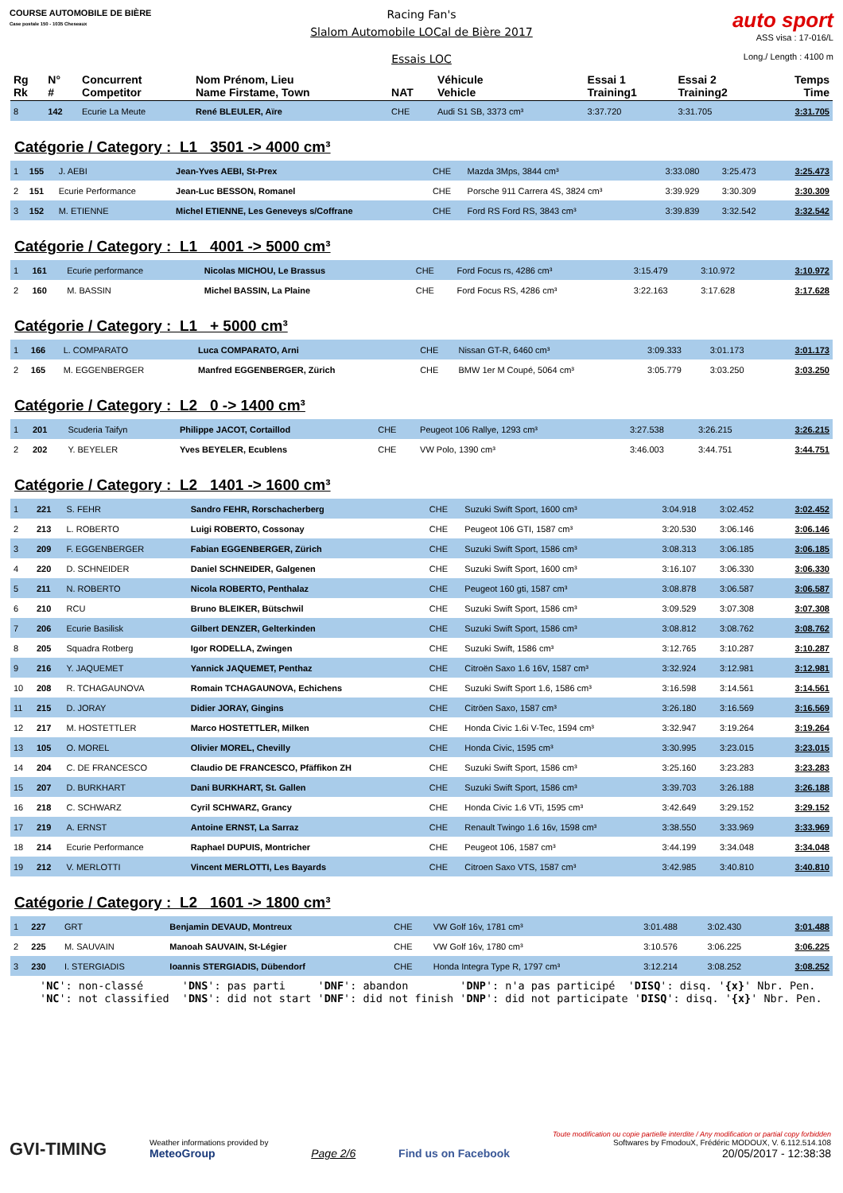COURSE AUTOMOBILE DE BIÈRE
Case postale 150 - 1035 Cheseaux
Racing Fan's
Slalom Automobile LOCal de Bière 2017
Essais LOC
auto sport
ASS visa : 17-016/L
Long./ Length : 4100 m
| Rg Rk | N° # | Concurrent Competitor | Nom Prénom, Lieu Name Firstame, Town | NAT | Véhicule Vehicle | Essai 1 Training1 | Essai 2 Training2 | Temps Time |
| --- | --- | --- | --- | --- | --- | --- | --- | --- |
| 8 | 142 | Ecurie La Meute | René BLEULER, Aïre | CHE | Audi S1 SB, 3373 cm³ | 3:37.720 | 3:31.705 | 3:31.705 |
Catégorie / Category : L1 3501 -> 4000 cm³
| 1 | 155 | J. AEBI | Jean-Yves AEBI, St-Prex | CHE | Mazda 3Mps, 3844 cm³ | 3:33.080 | 3:25.473 | 3:25.473 |
| 2 | 151 | Ecurie Performance | Jean-Luc BESSON, Romanel | CHE | Porsche 911 Carrera 4S, 3824 cm³ | 3:39.929 | 3:30.309 | 3:30.309 |
| 3 | 152 | M. ETIENNE | Michel ETIENNE, Les Geneveys s/Coffrane | CHE | Ford RS Ford RS, 3843 cm³ | 3:39.839 | 3:32.542 | 3:32.542 |
Catégorie / Category : L1 4001 -> 5000 cm³
| 1 | 161 | Ecurie performance | Nicolas MICHOU, Le Brassus | CHE | Ford Focus rs, 4286 cm³ | 3:15.479 | 3:10.972 | 3:10.972 |
| 2 | 160 | M. BASSIN | Michel BASSIN, La Plaine | CHE | Ford Focus RS, 4286 cm³ | 3:22.163 | 3:17.628 | 3:17.628 |
Catégorie / Category : L1 + 5000 cm³
| 1 | 166 | L. COMPARATO | Luca COMPARATO, Arni | CHE | Nissan GT-R, 6460 cm³ | 3:09.333 | 3:01.173 | 3:01.173 |
| 2 | 165 | M. EGGENBERGER | Manfred EGGENBERGER, Zürich | CHE | BMW 1er M Coupé, 5064 cm³ | 3:05.779 | 3:03.250 | 3:03.250 |
Catégorie / Category : L2 0 -> 1400 cm³
| 1 | 201 | Scuderia Taifyn | Philippe JACOT, Cortaillod | CHE | Peugeot 106 Rallye, 1293 cm³ | 3:27.538 | 3:26.215 | 3:26.215 |
| 2 | 202 | Y. BEYELER | Yves BEYELER, Ecublens | CHE | VW Polo, 1390 cm³ | 3:46.003 | 3:44.751 | 3:44.751 |
Catégorie / Category : L2 1401 -> 1600 cm³
| 1 | 221 | S. FEHR | Sandro FEHR, Rorschacherberg | CHE | Suzuki Swift Sport, 1600 cm³ | 3:04.918 | 3:02.452 | 3:02.452 |
| 2 | 213 | L. ROBERTO | Luigi ROBERTO, Cossonay | CHE | Peugeot 106 GTI, 1587 cm³ | 3:20.530 | 3:06.146 | 3:06.146 |
| 3 | 209 | F. EGGENBERGER | Fabian EGGENBERGER, Zürich | CHE | Suzuki Swift Sport, 1586 cm³ | 3:08.313 | 3:06.185 | 3:06.185 |
| 4 | 220 | D. SCHNEIDER | Daniel SCHNEIDER, Galgenen | CHE | Suzuki Swift Sport, 1600 cm³ | 3:16.107 | 3:06.330 | 3:06.330 |
| 5 | 211 | N. ROBERTO | Nicola ROBERTO, Penthalaz | CHE | Peugeot 160 gti, 1587 cm³ | 3:08.878 | 3:06.587 | 3:06.587 |
| 6 | 210 | RCU | Bruno BLEIKER, Bütschwil | CHE | Suzuki Swift Sport, 1586 cm³ | 3:09.529 | 3:07.308 | 3:07.308 |
| 7 | 206 | Ecurie Basilisk | Gilbert DENZER, Gelterkinden | CHE | Suzuki Swift Sport, 1586 cm³ | 3:08.812 | 3:08.762 | 3:08.762 |
| 8 | 205 | Squadra Rotberg | Igor RODELLA, Zwingen | CHE | Suzuki Swift, 1586 cm³ | 3:12.765 | 3:10.287 | 3:10.287 |
| 9 | 216 | Y. JAQUEMET | Yannick JAQUEMET, Penthaz | CHE | Citroën Saxo 1.6 16V, 1587 cm³ | 3:32.924 | 3:12.981 | 3:12.981 |
| 10 | 208 | R. TCHAGAUNOVA | Romain TCHAGAUNOVA, Echichens | CHE | Suzuki Swift Sport 1.6, 1586 cm³ | 3:16.598 | 3:14.561 | 3:14.561 |
| 11 | 215 | D. JORAY | Didier JORAY, Gingins | CHE | Citröen Saxo, 1587 cm³ | 3:26.180 | 3:16.569 | 3:16.569 |
| 12 | 217 | M. HOSTETTLER | Marco HOSTETTLER, Milken | CHE | Honda Civic 1.6i V-Tec, 1594 cm³ | 3:32.947 | 3:19.264 | 3:19.264 |
| 13 | 105 | O. MOREL | Olivier MOREL, Chevilly | CHE | Honda Civic, 1595 cm³ | 3:30.995 | 3:23.015 | 3:23.015 |
| 14 | 204 | C. DE FRANCESCO | Claudio DE FRANCESCO, Pfäffikon ZH | CHE | Suzuki Swift Sport, 1586 cm³ | 3:25.160 | 3:23.283 | 3:23.283 |
| 15 | 207 | D. BURKHART | Dani BURKHART, St. Gallen | CHE | Suzuki Swift Sport, 1586 cm³ | 3:39.703 | 3:26.188 | 3:26.188 |
| 16 | 218 | C. SCHWARZ | Cyril SCHWARZ, Grancy | CHE | Honda Civic 1.6 VTi, 1595 cm³ | 3:42.649 | 3:29.152 | 3:29.152 |
| 17 | 219 | A. ERNST | Antoine ERNST, La Sarraz | CHE | Renault Twingo 1.6 16v, 1598 cm³ | 3:38.550 | 3:33.969 | 3:33.969 |
| 18 | 214 | Ecurie Performance | Raphael DUPUIS, Montricher | CHE | Peugeot 106, 1587 cm³ | 3:44.199 | 3:34.048 | 3:34.048 |
| 19 | 212 | V. MERLOTTI | Vincent MERLOTTI, Les Bayards | CHE | Citroen Saxo VTS, 1587 cm³ | 3:42.985 | 3:40.810 | 3:40.810 |
Catégorie / Category : L2 1601 -> 1800 cm³
| 1 | 227 | GRT | Benjamin DEVAUD, Montreux | CHE | VW Golf 16v, 1781 cm³ | 3:01.488 | 3:02.430 | 3:01.488 |
| 2 | 225 | M. SAUVAIN | Manoah SAUVAIN, St-Légier | CHE | VW Golf 16v, 1780 cm³ | 3:10.576 | 3:06.225 | 3:06.225 |
| 3 | 230 | I. STERGIADIS | Ioannis STERGIADIS, Dübendorf | CHE | Honda Integra Type R, 1797 cm³ | 3:12.214 | 3:08.252 | 3:08.252 |
'NC': non-classé 'DNS': pas parti 'DNF': abandon 'DNP': n'a pas participé 'DISQ': disq. '{x}' Nbr. Pen. 'NC': not classified 'DNS': did not start 'DNF': did not finish 'DNP': did not participate 'DISQ': disq. '{x}' Nbr. Pen.
GVI-TIMING
Weather informations provided by
MeteoGroup
Page 2/6
Find us on Facebook
Toute modification ou copie partielle interdite / Any modification or partial copy forbidden
Softwares by FmodouX, Frédéric MODOUX, V. 6.112.514.108
20/05/2017 - 12:38:38